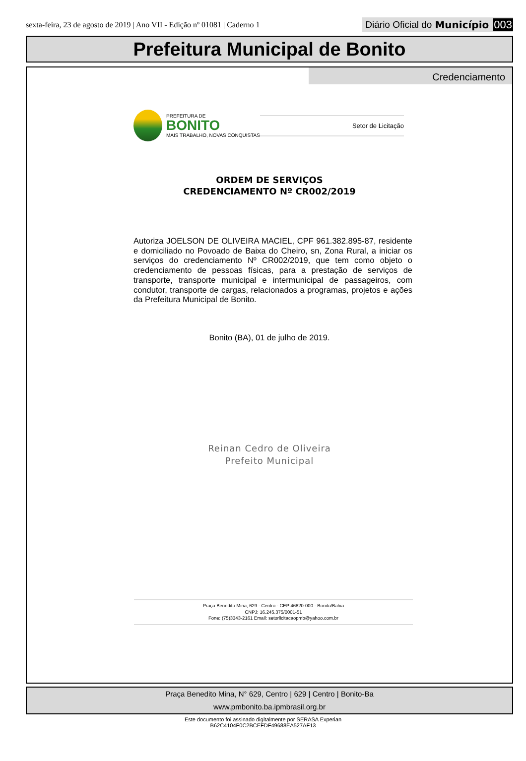sexta-feira, 23 de agosto de 2019 | Ano VII - Edição nº 01081 | Caderno 1 Diário Oficial do Município 003
Prefeitura Municipal de Bonito
Credenciamento
PREFEITURA DE
BONITO
MAIS TRABALHO, NOVAS CONQUISTAS
Setor de Licitação
ORDEM DE SERVIÇOS
CREDENCIAMENTO Nº CR002/2019
Autoriza JOELSON DE OLIVEIRA MACIEL, CPF 961.382.895-87, residente e domiciliado no Povoado de Baixa do Cheiro, sn, Zona Rural, a iniciar os serviços do credenciamento Nº CR002/2019, que tem como objeto o credenciamento de pessoas físicas, para a prestação de serviços de transporte, transporte municipal e intermunicipal de passageiros, com condutor, transporte de cargas, relacionados a programas, projetos e ações da Prefeitura Municipal de Bonito.
Bonito (BA), 01 de julho de 2019.
Reinan Cedro de Oliveira
Prefeito Municipal
Praça Benedito Mina, 629 - Centro - CEP 46820-000 - Bonito/Bahia
CNPJ: 16.245.375/0001-51
Fone: (75)3343-2161 Email: setorlicitacaopmb@yahoo.com.br
Praça Benedito Mina, N° 629, Centro | 629 | Centro | Bonito-Ba
www.pmbonito.ba.ipmbrasil.org.br
Este documento foi assinado digitalmente por SERASA Experian
B62C4104F0C2BCEFDF49688EA527AF13